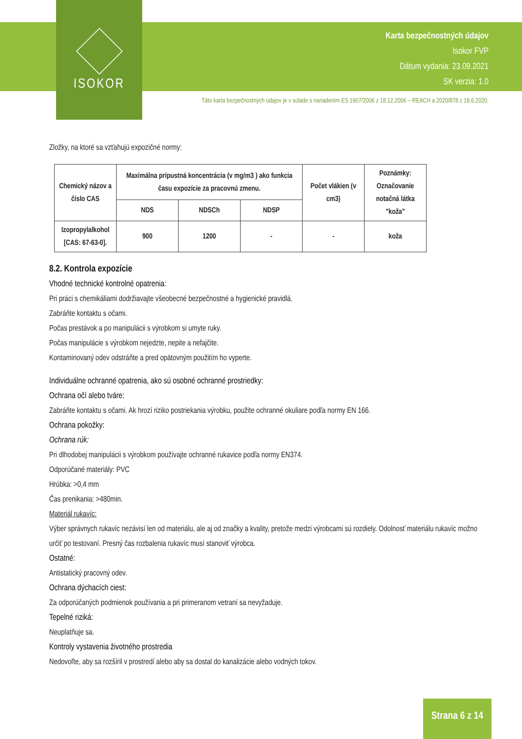ISOKOR
Karta bezpečnostných údajov
Isokor FVP
Dátum vydania: 23.09.2021
SK verzia: 1.0
Táto karta bezpečnostných údajov je v súlade s nariadením ES 1907/2006 z 18.12.2006 – REACH a 2020/878 z 18.6.2020.
Zložky, na ktoré sa vzťahujú expozičné normy:
| Chemický názov a číslo CAS | Maximálna prípustná koncentrácia (v mg/m3 ) ako funkcia času expozície za pracovnú zmenu. | | | Počet vlákien (v cm3) | Poznámky: Označovanie notačná látka "koža" |
| --- | --- | --- | --- | --- | --- |
| | NDS | NDSCh | NDSP | | |
| Izopropylalkohol [CAS: 67-63-0]. | 900 | 1200 | - | - | koža |
8.2. Kontrola expozície
Vhodné technické kontrolné opatrenia:
Pri práci s chemikáliami dodržiavajte všeobecné bezpečnostné a hygienické pravidlá.
Zabráňte kontaktu s očami.
Počas prestávok a po manipulácii s výrobkom si umyte ruky.
Počas manipulácie s výrobkom nejedzte, nepite a nefajčite.
Kontaminovaný odev odstráňte a pred opätovným použitím ho vyperte.
Individuálne ochranné opatrenia, ako sú osobné ochranné prostriedky:
Ochrana očí alebo tváre:
Zabráňte kontaktu s očami. Ak hrozí riziko postriekania výrobku, použite ochranné okuliare podľa normy EN 166.
Ochrana pokožky:
Ochrana rúk:
Pri dlhodobej manipulácii s výrobkom používajte ochranné rukavice podľa normy EN374.
Odporúčané materiály: PVC
Hrúbka: >0,4 mm
Čas prenikania: >480min.
Materiál rukavíc:
Výber správnych rukavíc nezávisí len od materiálu, ale aj od značky a kvality, pretože medzi výrobcami sú rozdiely. Odolnosť materiálu rukavíc možno určiť po testovaní. Presný čas rozbalenia rukavíc musí stanoviť výrobca.
Ostatné:
Antistatický pracovný odev.
Ochrana dýchacích ciest:
Za odporúčaných podmienok používania a pri primeranom vetraní sa nevyžaduje.
Tepelné riziká:
Neuplatňuje sa.
Kontroly vystavenia životného prostredia
Nedovoľte, aby sa rozšíril v prostredí alebo aby sa dostal do kanalizácie alebo vodných tokov.
Strana 6 z 14